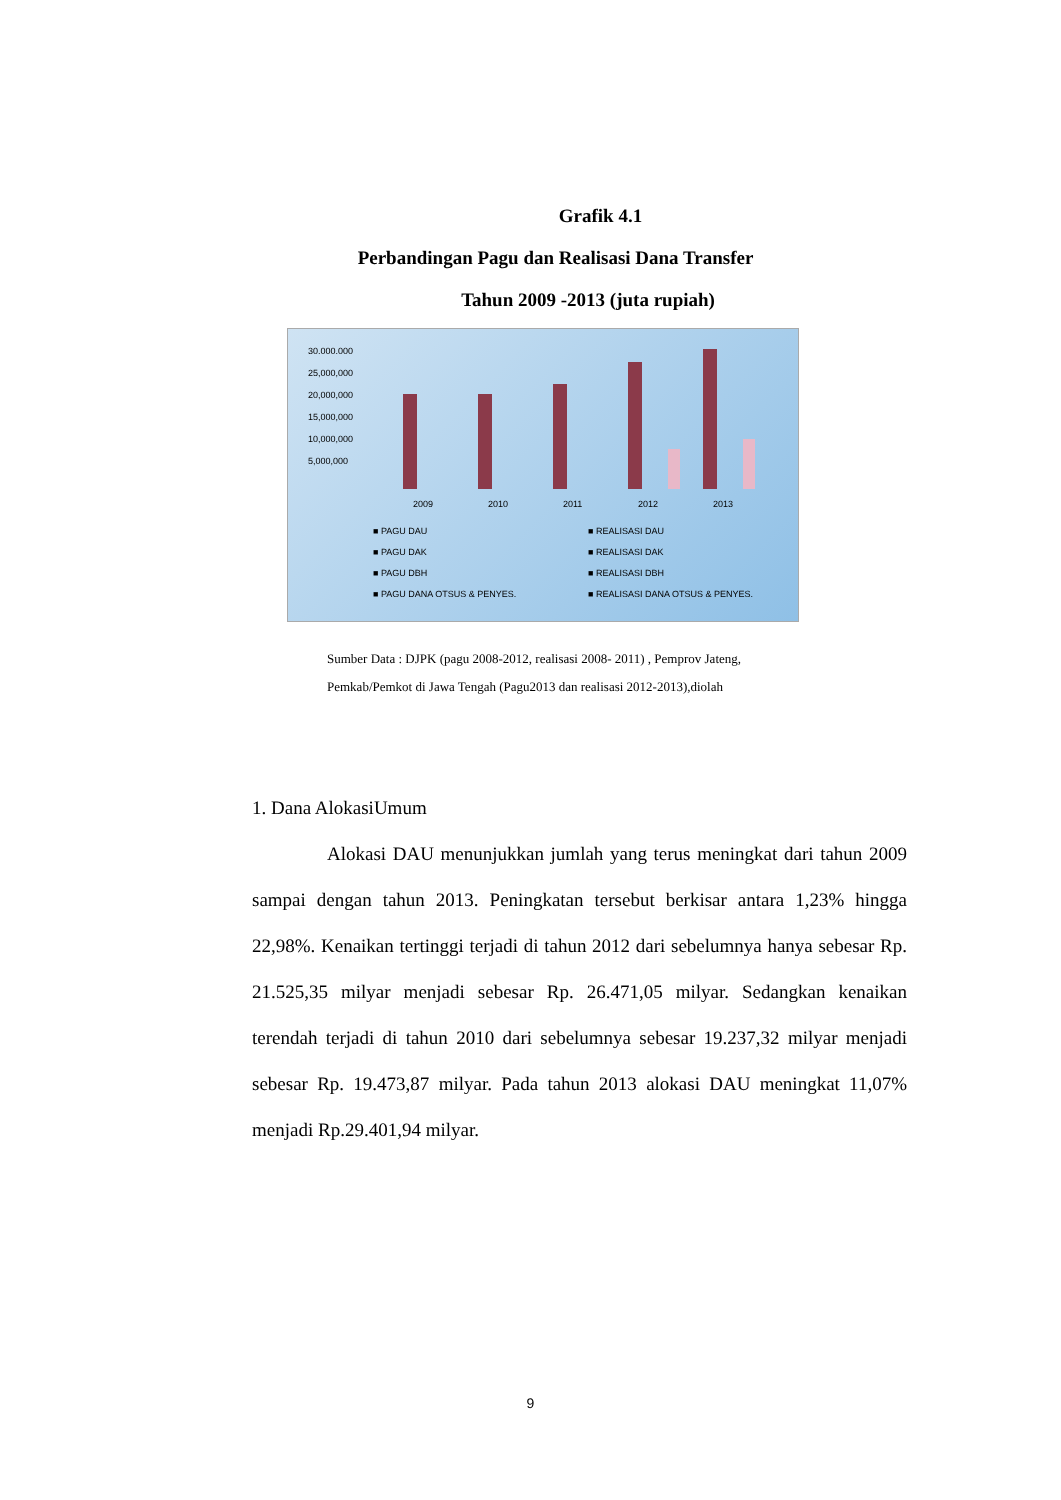Grafik 4.1
Perbandingan Pagu dan Realisasi Dana Transfer
Tahun 2009 -2013 (juta rupiah)
30.000.000
25,000,000
20,000,000
15,000,000
10,000,000
5,000,000
2009
2010
2011
2012
2013
■ PAGU DAU
■ REALISASI DAU
■ PAGU DAK
■ REALISASI DAK
■ PAGU DBH
■ REALISASI DBH
■ PAGU DANA OTSUS & PENYES.
■ REALISASI DANA OTSUS & PENYES.
Sumber Data : DJPK (pagu 2008-2012, realisasi 2008- 2011) , Pemprov Jateng,
Pemkab/Pemkot di Jawa Tengah (Pagu2013 dan realisasi 2012-2013),diolah
1. Dana AlokasiUmum
Alokasi DAU menunjukkan jumlah yang terus meningkat dari tahun 2009 sampai dengan tahun 2013. Peningkatan tersebut berkisar antara 1,23% hingga 22,98%. Kenaikan tertinggi terjadi di tahun 2012 dari sebelumnya hanya sebesar Rp. 21.525,35 milyar menjadi sebesar Rp. 26.471,05 milyar. Sedangkan kenaikan terendah terjadi di tahun 2010 dari sebelumnya sebesar 19.237,32 milyar menjadi sebesar Rp. 19.473,87 milyar. Pada tahun 2013 alokasi DAU meningkat 11,07% menjadi Rp.29.401,94 milyar.
9